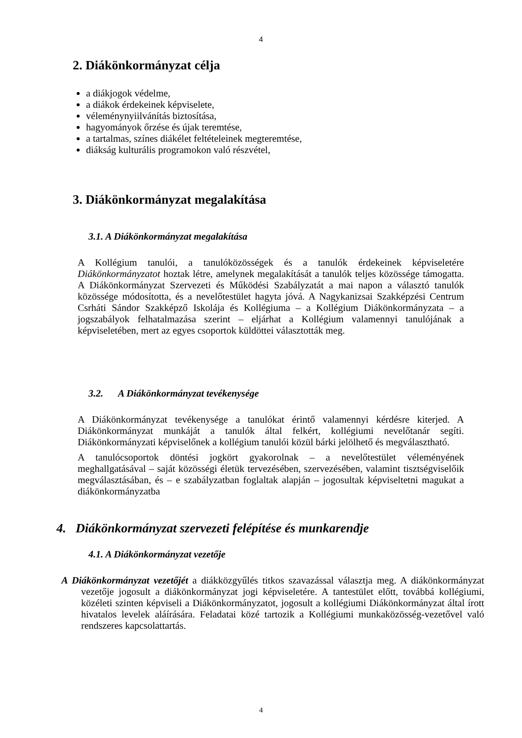4
2. Diákönkormányzat célja
a diákjogok védelme,
a diákok érdekeinek képviselete,
véleménynyiilvánítás biztosítása,
hagyományok őrzése és újak teremtése,
a tartalmas, színes diákélet feltételeinek megteremtése,
diákság kulturális programokon való részvétel,
3. Diákönkormányzat megalakítása
3.1. A Diákönkormányzat megalakítása
A Kollégium tanulói, a tanulóközösségek és a tanulók érdekeinek képviseletére Diákönkormányzatot hoztak létre, amelynek megalakítását a tanulók teljes közössége támogatta. A Diákönkormányzat Szervezeti és Működési Szabályzatát a mai napon a választó tanulók közössége módosította, és a nevelőtestület hagyta jóvá. A Nagykanizsai Szakképzési Centrum Csrháti Sándor Szakképző Iskolája és Kollégiuma – a Kollégium Diákönkormányzata – a jogszabályok felhatalmazása szerint – eljárhat a Kollégium valamennyi tanulójának a képviseletében, mert az egyes csoportok küldöttei választották meg.
3.2. A Diákönkormányzat tevékenysége
A Diákönkormányzat tevékenysége a tanulókat érintő valamennyi kérdésre kiterjed. A Diákönkormányzat munkáját a tanulók által felkért, kollégiumi nevelőtanár segíti. Diákönkormányzati képviselőnek a kollégium tanulói közül bárki jelölhető és megválasztható.
A tanulócsoportok döntési jogkört gyakorolnak – a nevelőtestület véleményének meghallgatásával – saját közösségi életük tervezésében, szervezésében, valamint tisztségviselőik megválasztásában, és – e szabályzatban foglaltak alapján – jogosultak képviseltetni magukat a diákönkormányzatba
4. Diákönkormányzat szervezeti felépítése és munkarendje
4.1. A Diákönkormányzat vezetője
A Diákönkormányzat vezetőjét a diákközgyűlés titkos szavazással választja meg. A diákönkormányzat vezetője jogosult a diákönkormányzat jogi képviseletére. A tantestület előtt, továbbá kollégiumi, közéleti szinten képviseli a Diákönkormányzatot, jogosult a kollégiumi Diákönkormányzat által írott hivatalos levelek aláírására. Feladatai közé tartozik a Kollégiumi munkaközösség-vezetővel való rendszeres kapcsolattartás.
4